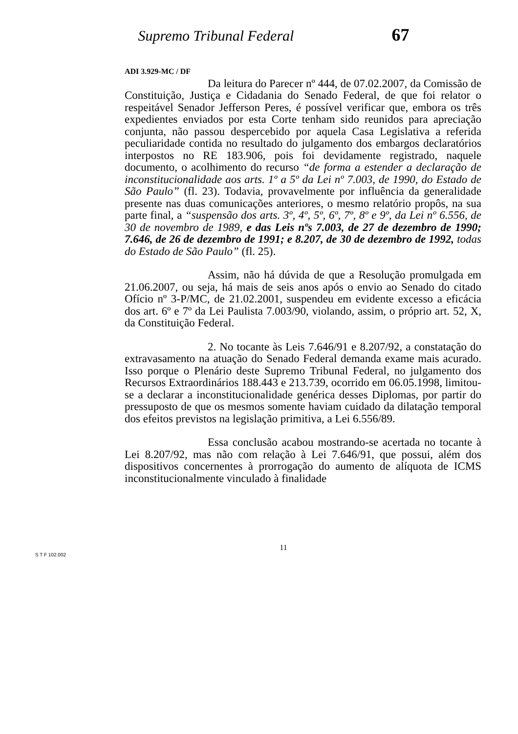Supremo Tribunal Federal 67
ADI 3.929-MC / DF
Da leitura do Parecer nº 444, de 07.02.2007, da Comissão de Constituição, Justiça e Cidadania do Senado Federal, de que foi relator o respeitável Senador Jefferson Peres, é possível verificar que, embora os três expedientes enviados por esta Corte tenham sido reunidos para apreciação conjunta, não passou despercebido por aquela Casa Legislativa a referida peculiaridade contida no resultado do julgamento dos embargos declaratórios interpostos no RE 183.906, pois foi devidamente registrado, naquele documento, o acolhimento do recurso “de forma a estender a declaração de inconstitucionalidade aos arts. 1º a 5º da Lei nº 7.003, de 1990, do Estado de São Paulo” (fl. 23). Todavia, provavelmente por influência da generalidade presente nas duas comunicações anteriores, o mesmo relatório propôs, na sua parte final, a “suspensão dos arts. 3º, 4º, 5º, 6º, 7º, 8º e 9º, da Lei nº 6.556, de 30 de novembro de 1989, e das Leis nºs 7.003, de 27 de dezembro de 1990; 7.646, de 26 de dezembro de 1991; e 8.207, de 30 de dezembro de 1992, todas do Estado de São Paulo” (fl. 25).
Assim, não há dúvida de que a Resolução promulgada em 21.06.2007, ou seja, há mais de seis anos após o envio ao Senado do citado Ofício nº 3-P/MC, de 21.02.2001, suspendeu em evidente excesso a eficácia dos art. 6º e 7º da Lei Paulista 7.003/90, violando, assim, o próprio art. 52, X, da Constituição Federal.
2. No tocante às Leis 7.646/91 e 8.207/92, a constatação do extravasamento na atuação do Senado Federal demanda exame mais acurado. Isso porque o Plenário deste Supremo Tribunal Federal, no julgamento dos Recursos Extraordinários 188.443 e 213.739, ocorrido em 06.05.1998, limitou-se a declarar a inconstitucionalidade genérica desses Diplomas, por partir do pressuposto de que os mesmos somente haviam cuidado da dilatação temporal dos efeitos previstos na legislação primitiva, a Lei 6.556/89.
Essa conclusão acabou mostrando-se acertada no tocante à Lei 8.207/92, mas não com relação à Lei 7.646/91, que possui, além dos dispositivos concernentes à prorrogação do aumento de alíquota de ICMS inconstitucionalmente vinculado à finalidade
11
S T F 102.002